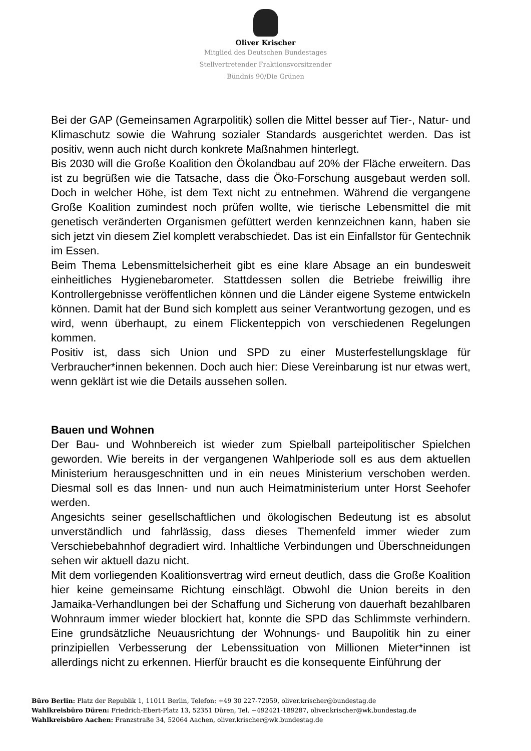Oliver Krischer
Mitglied des Deutschen Bundestages
Stellvertretender Fraktionsvorsitzender
Bündnis 90/Die Grünen
Bei der GAP (Gemeinsamen Agrarpolitik) sollen die Mittel besser auf Tier-, Natur- und Klimaschutz sowie die Wahrung sozialer Standards ausgerichtet werden. Das ist positiv, wenn auch nicht durch konkrete Maßnahmen hinterlegt.
Bis 2030 will die Große Koalition den Ökolandbau auf 20% der Fläche erweitern. Das ist zu begrüßen wie die Tatsache, dass die Öko-Forschung ausgebaut werden soll. Doch in welcher Höhe, ist dem Text nicht zu entnehmen. Während die vergangene Große Koalition zumindest noch prüfen wollte, wie tierische Lebensmittel die mit genetisch veränderten Organismen gefüttert werden kennzeichnen kann, haben sie sich jetzt vin diesem Ziel komplett verabschiedet. Das ist ein Einfallstor für Gentechnik im Essen.
Beim Thema Lebensmittelsicherheit gibt es eine klare Absage an ein bundesweit einheitliches Hygienebarometer. Stattdessen sollen die Betriebe freiwillig ihre Kontrollergebnisse veröffentlichen können und die Länder eigene Systeme entwickeln können. Damit hat der Bund sich komplett aus seiner Verantwortung gezogen, und es wird, wenn überhaupt, zu einem Flickenteppich von verschiedenen Regelungen kommen.
Positiv ist, dass sich Union und SPD zu einer Musterfestellungsklage für Verbraucher*innen bekennen. Doch auch hier: Diese Vereinbarung ist nur etwas wert, wenn geklärt ist wie die Details aussehen sollen.
Bauen und Wohnen
Der Bau- und Wohnbereich ist wieder zum Spielball parteipolitischer Spielchen geworden. Wie bereits in der vergangenen Wahlperiode soll es aus dem aktuellen Ministerium herausgeschnitten und in ein neues Ministerium verschoben werden. Diesmal soll es das Innen- und nun auch Heimatministerium unter Horst Seehofer werden.
Angesichts seiner gesellschaftlichen und ökologischen Bedeutung ist es absolut unverständlich und fahrlässig, dass dieses Themenfeld immer wieder zum Verschiebebahnhof degradiert wird. Inhaltliche Verbindungen und Überschneidungen sehen wir aktuell dazu nicht.
Mit dem vorliegenden Koalitionsvertrag wird erneut deutlich, dass die Große Koalition hier keine gemeinsame Richtung einschlägt. Obwohl die Union bereits in den Jamaika-Verhandlungen bei der Schaffung und Sicherung von dauerhaft bezahlbaren Wohnraum immer wieder blockiert hat, konnte die SPD das Schlimmste verhindern. Eine grundsätzliche Neuausrichtung der Wohnungs- und Baupolitik hin zu einer prinzipiellen Verbesserung der Lebenssituation von Millionen Mieter*innen ist allerdings nicht zu erkennen. Hierfür braucht es die konsequente Einführung der
Büro Berlin: Platz der Republik 1, 11011 Berlin, Telefon: +49 30 227-72059, oliver.krischer@bundestag.de
Wahlkreisbüro Düren: Friedrich-Ebert-Platz 13, 52351 Düren, Tel. +492421-189287, oliver.krischer@wk.bundestag.de
Wahlkreisbüro Aachen: Franzstraße 34, 52064 Aachen, oliver.krischer@wk.bundestag.de